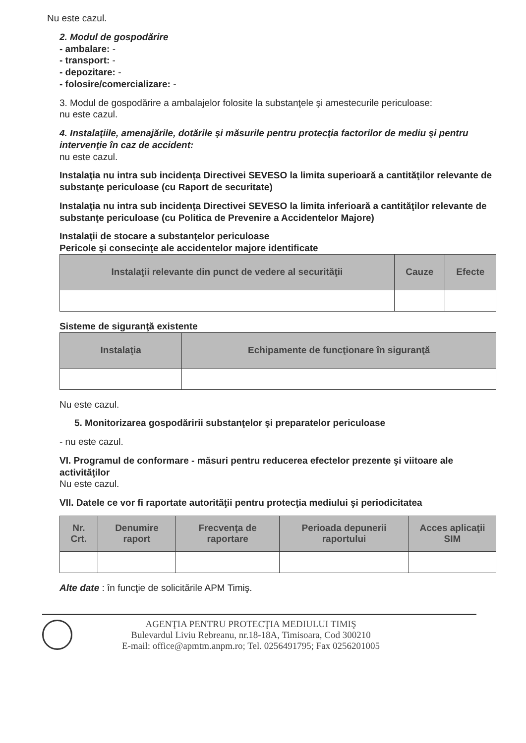Nu este cazul.
2. Modul de gospodărire
- ambalare: -
- transport: -
- depozitare: -
- folosire/comercializare: -
3. Modul de gospodărire a ambalajelor folosite la substanţele şi amestecurile periculoase:
nu este cazul.
4. Instalaţiile, amenajările, dotările şi măsurile pentru protecţia factorilor de mediu şi pentru intervenţie în caz de accident:
nu este cazul.
Instalaţia nu intra sub incidenţa Directivei SEVESO la limita superioară a cantităţilor relevante de substanţe periculoase (cu Raport de securitate)
Instalaţia nu intra sub incidenţa Directivei SEVESO la limita inferioară a cantităţilor relevante de substanţe periculoase (cu Politica de Prevenire a Accidentelor Majore)
Instalaţii de stocare a substanţelor periculoase
Pericole şi consecinţe ale accidentelor majore identificate
| Instalaţii relevante din punct de vedere al securităţii | Cauze | Efecte |
| --- | --- | --- |
Sisteme de siguranţă existente
| Instalaţia | Echipamente de funcţionare în siguranţă |
| --- | --- |
Nu este cazul.
5. Monitorizarea gospodăririi substanţelor şi preparatelor periculoase
- nu este cazul.
VI. Programul de conformare - măsuri pentru reducerea efectelor prezente şi viitoare ale activităţilor
Nu este cazul.
VII. Datele ce vor fi raportate autorităţii pentru protecţia mediului şi periodicitatea
| Nr. Crt. | Denumire raport | Frecvenţa de raportare | Perioada depunerii raportului | Acces aplicaţii SIM |
| --- | --- | --- | --- | --- |
Alte date : în funcţie de solicitările APM Timiş.
AGENŢIA PENTRU PROTECŢIA MEDIULUI TIMIŞ
Bulevardul Liviu Rebreanu, nr.18-18A, Timisoara, Cod 300210
E-mail: office@apmtm.anpm.ro; Tel. 0256491795; Fax 0256201005